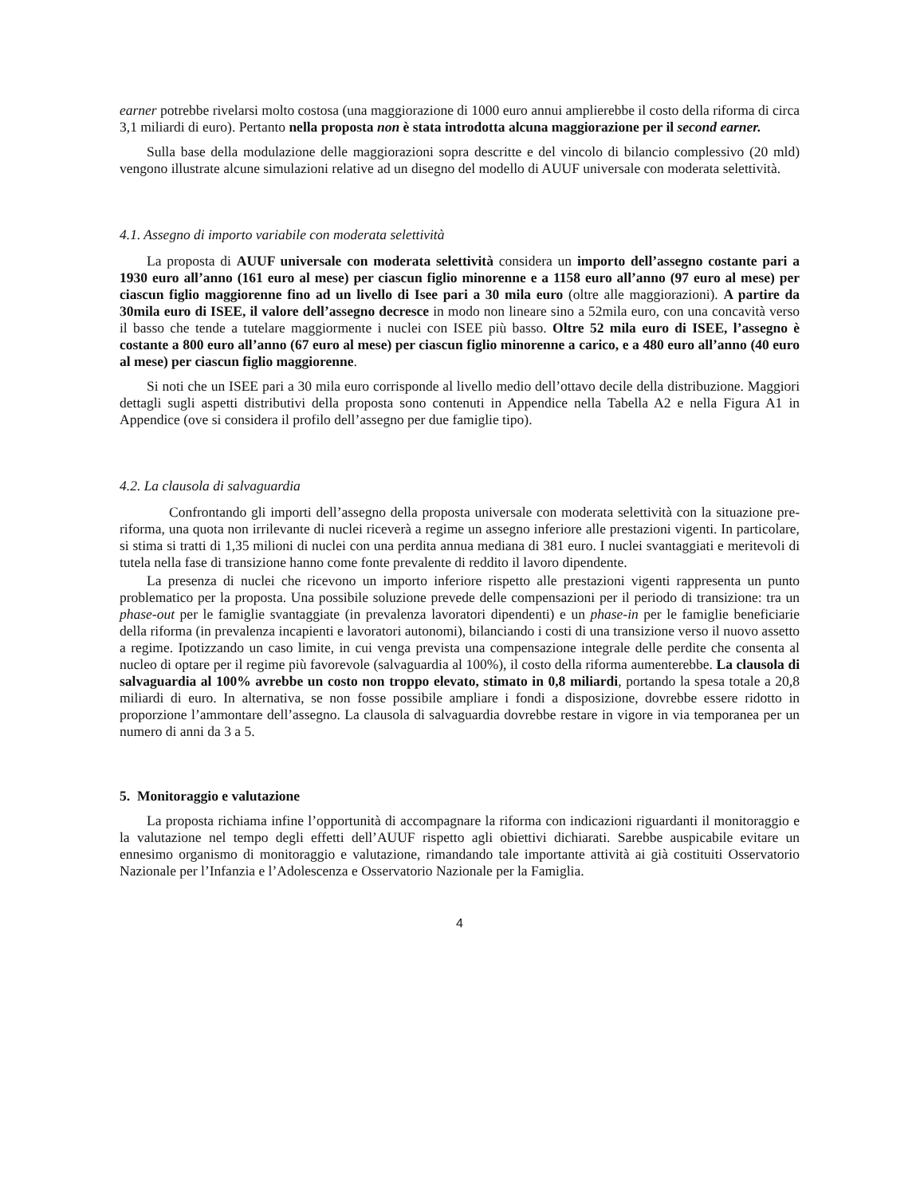earner potrebbe rivelarsi molto costosa (una maggiorazione di 1000 euro annui amplierebbe il costo della riforma di circa 3,1 miliardi di euro). Pertanto nella proposta non è stata introdotta alcuna maggiorazione per il second earner.
Sulla base della modulazione delle maggiorazioni sopra descritte e del vincolo di bilancio complessivo (20 mld) vengono illustrate alcune simulazioni relative ad un disegno del modello di AUUF universale con moderata selettività.
4.1. Assegno di importo variabile con moderata selettività
La proposta di AUUF universale con moderata selettività considera un importo dell’assegno costante pari a 1930 euro all’anno (161 euro al mese) per ciascun figlio minorenne e a 1158 euro all’anno (97 euro al mese) per ciascun figlio maggiorenne fino ad un livello di Isee pari a 30 mila euro (oltre alle maggiorazioni). A partire da 30mila euro di ISEE, il valore dell’assegno decresce in modo non lineare sino a 52mila euro, con una concavità verso il basso che tende a tutelare maggiormente i nuclei con ISEE più basso. Oltre 52 mila euro di ISEE, l’assegno è costante a 800 euro all’anno (67 euro al mese) per ciascun figlio minorenne a carico, e a 480 euro all’anno (40 euro al mese) per ciascun figlio maggiorenne.
Si noti che un ISEE pari a 30 mila euro corrisponde al livello medio dell’ottavo decile della distribuzione. Maggiori dettagli sugli aspetti distributivi della proposta sono contenuti in Appendice nella Tabella A2 e nella Figura A1 in Appendice (ove si considera il profilo dell’assegno per due famiglie tipo).
4.2. La clausola di salvaguardia
Confrontando gli importi dell’assegno della proposta universale con moderata selettività con la situazione pre-riforma, una quota non irrilevante di nuclei riceverà a regime un assegno inferiore alle prestazioni vigenti. In particolare, si stima si tratti di 1,35 milioni di nuclei con una perdita annua mediana di 381 euro. I nuclei svantaggiati e meritevoli di tutela nella fase di transizione hanno come fonte prevalente di reddito il lavoro dipendente.
La presenza di nuclei che ricevono un importo inferiore rispetto alle prestazioni vigenti rappresenta un punto problematico per la proposta. Una possibile soluzione prevede delle compensazioni per il periodo di transizione: tra un phase-out per le famiglie svantaggiate (in prevalenza lavoratori dipendenti) e un phase-in per le famiglie beneficiarie della riforma (in prevalenza incapienti e lavoratori autonomi), bilanciando i costi di una transizione verso il nuovo assetto a regime. Ipotizzando un caso limite, in cui venga prevista una compensazione integrale delle perdite che consenta al nucleo di optare per il regime più favorevole (salvaguardia al 100%), il costo della riforma aumenterebbe. La clausola di salvaguardia al 100% avrebbe un costo non troppo elevato, stimato in 0,8 miliardi, portando la spesa totale a 20,8 miliardi di euro. In alternativa, se non fosse possibile ampliare i fondi a disposizione, dovrebbe essere ridotto in proporzione l’ammontare dell’assegno. La clausola di salvaguardia dovrebbe restare in vigore in via temporanea per un numero di anni da 3 a 5.
5. Monitoraggio e valutazione
La proposta richiama infine l’opportunità di accompagnare la riforma con indicazioni riguardanti il monitoraggio e la valutazione nel tempo degli effetti dell’AUUF rispetto agli obiettivi dichiarati. Sarebbe auspicabile evitare un ennesimo organismo di monitoraggio e valutazione, rimandando tale importante attività ai già costituiti Osservatorio Nazionale per l’Infanzia e l’Adolescenza e Osservatorio Nazionale per la Famiglia.
4